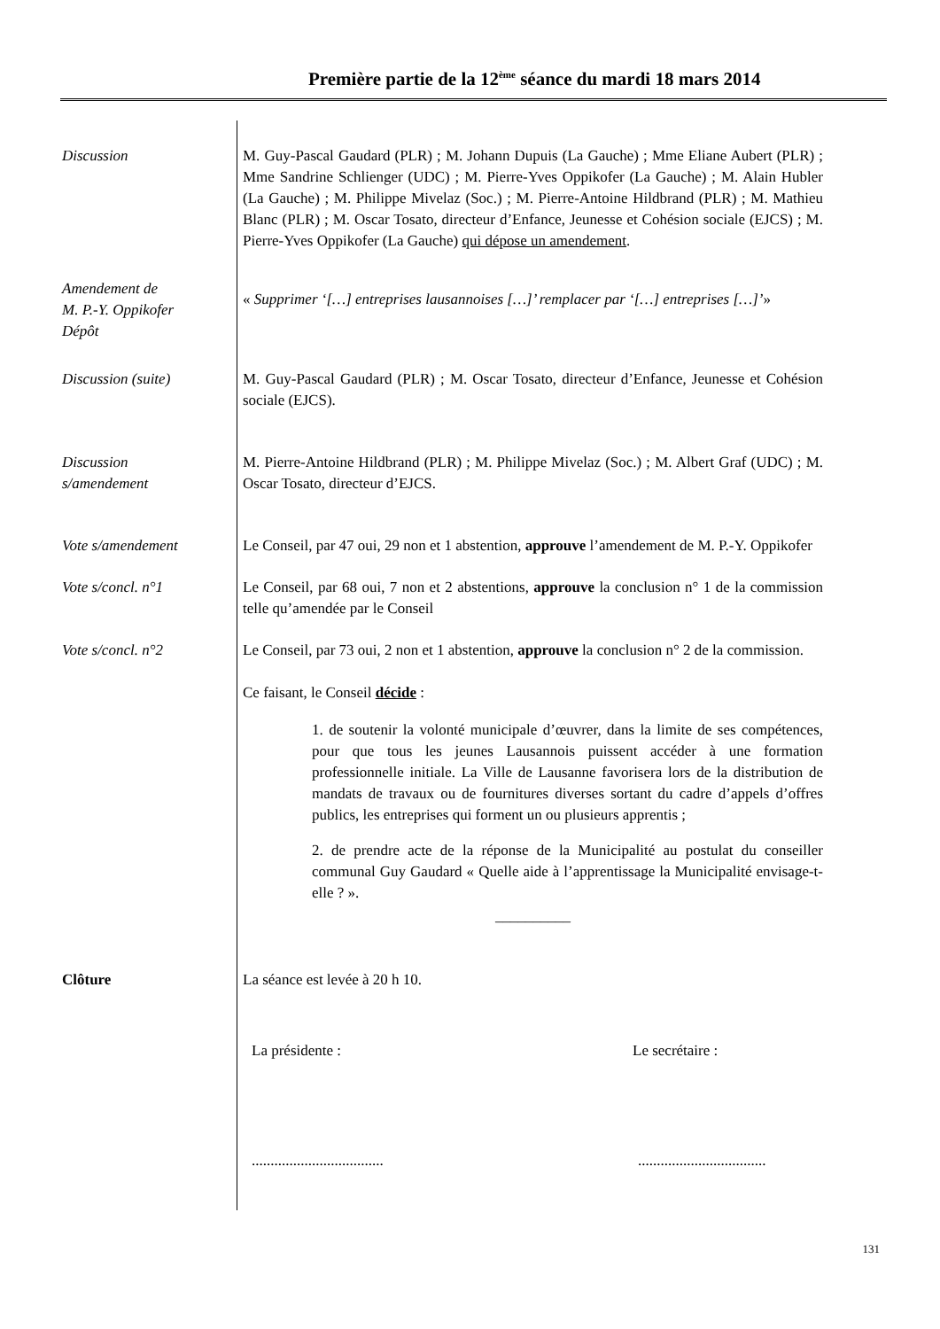Première partie de la 12<sup>ème</sup> séance du mardi 18 mars 2014
Discussion M. Guy-Pascal Gaudard (PLR) ; M. Johann Dupuis (La Gauche) ; Mme Eliane Aubert (PLR) ; Mme Sandrine Schlienger (UDC) ; M. Pierre-Yves Oppikofer (La Gauche) ; M. Alain Hubler (La Gauche) ; M. Philippe Mivelaz (Soc.) ; M. Pierre-Antoine Hildbrand (PLR) ; M. Mathieu Blanc (PLR) ; M. Oscar Tosato, directeur d’Enfance, Jeunesse et Cohésion sociale (EJCS) ; M. Pierre-Yves Oppikofer (La Gauche) qui dépose un amendement.
Amendement de
M. P.-Y. Oppikofer
Dépôt
« Supprimer ‘[…] entreprises lausannoises […]’ remplacer par ‘[…] entreprises […]’»
Discussion (suite) M. Guy-Pascal Gaudard (PLR) ; M. Oscar Tosato, directeur d’Enfance, Jeunesse et Cohésion sociale (EJCS).
Discussion
s/amendement
M. Pierre-Antoine Hildbrand (PLR) ; M. Philippe Mivelaz (Soc.) ; M. Albert Graf (UDC) ; M. Oscar Tosato, directeur d’EJCS.
Vote s/amendement Le Conseil, par 47 oui, 29 non et 1 abstention, approuve l’amendement de M. P.-Y. Oppikofer
Vote s/concl. n°1 Le Conseil, par 68 oui, 7 non et 2 abstentions, approuve la conclusion n° 1 de la commission telle qu’amendée par le Conseil
Vote s/concl. n°2 Le Conseil, par 73 oui, 2 non et 1 abstention, approuve la conclusion n° 2 de la commission.
Ce faisant, le Conseil décide :
1. de soutenir la volonté municipale d’œuvrer, dans la limite de ses compétences, pour que tous les jeunes Lausannois puissent accéder à une formation professionnelle initiale. La Ville de Lausanne favorisera lors de la distribution de mandats de travaux ou de fournitures diverses sortant du cadre d’appels d’offres publics, les entreprises qui forment un ou plusieurs apprentis ;
2. de prendre acte de la réponse de la Municipalité au postulat du conseiller communal Guy Gaudard « Quelle aide à l’apprentissage la Municipalité envisage-t-elle ? ».
__________
Clôture La séance est levée à 20 h 10.
La présidente : Le secrétaire :
................................... ..................................
131